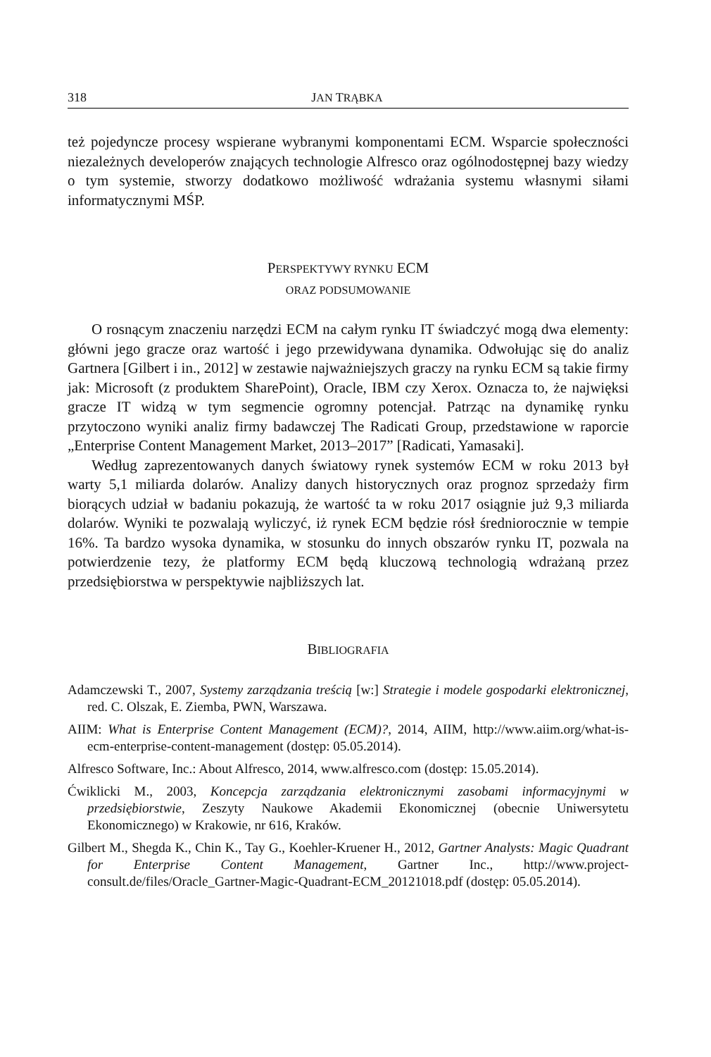318 JAN TRĄBKA
też pojedyncze procesy wspierane wybranymi komponentami ECM. Wsparcie społeczności niezależnych developerów znających technologie Alfresco oraz ogólnodostępnej bazy wiedzy o tym systemie, stworzy dodatkowo możliwość wdrażania systemu własnymi siłami informatycznymi MŚP.
PERSPEKTYWY RYNKU ECM
ORAZ PODSUMOWANIE
O rosnącym znaczeniu narzędzi ECM na całym rynku IT świadczyć mogą dwa elementy: główni jego gracze oraz wartość i jego przewidywana dynamika. Odwołując się do analiz Gartnera [Gilbert i in., 2012] w zestawie najważniejszych graczy na rynku ECM są takie firmy jak: Microsoft (z produktem SharePoint), Oracle, IBM czy Xerox. Oznacza to, że najwięksi gracze IT widzą w tym segmencie ogromny potencjał. Patrząc na dynamikę rynku przytoczono wyniki analiz firmy badawczej The Radicati Group, przedstawione w raporcie „Enterprise Content Management Market, 2013–2017” [Radicati, Yamasaki].
Według zaprezentowanych danych światowy rynek systemów ECM w roku 2013 był warty 5,1 miliarda dolarów. Analizy danych historycznych oraz prognoz sprzedaży firm biorących udział w badaniu pokazują, że wartość ta w roku 2017 osiągnie już 9,3 miliarda dolarów. Wyniki te pozwalają wyliczyć, iż rynek ECM będzie rósł średniorocznie w tempie 16%. Ta bardzo wysoka dynamika, w stosunku do innych obszarów rynku IT, pozwala na potwierdzenie tezy, że platformy ECM będą kluczową technologią wdrażaną przez przedsiębiorstwa w perspektywie najbliższych lat.
BIBLIOGRAFIA
Adamczewski T., 2007, Systemy zarządzania treścią [w:] Strategie i modele gospodarki elektronicznej, red. C. Olszak, E. Ziemba, PWN, Warszawa.
AIIM: What is Enterprise Content Management (ECM)?, 2014, AIIM, http://www.aiim.org/what-is-ecm-enterprise-content-management (dostęp: 05.05.2014).
Alfresco Software, Inc.: About Alfresco, 2014, www.alfresco.com (dostęp: 15.05.2014).
Ćwiklicki M., 2003, Koncepcja zarządzania elektronicznymi zasobami informacyjnymi w przedsiębiorstwie, Zeszyty Naukowe Akademii Ekonomicznej (obecnie Uniwersytetu Ekonomicznego) w Krakowie, nr 616, Kraków.
Gilbert M., Shegda K., Chin K., Tay G., Koehler-Kruener H., 2012, Gartner Analysts: Magic Quadrant for Enterprise Content Management, Gartner Inc., http://www.project-consult.de/files/Oracle_Gartner-Magic-Quadrant-ECM_20121018.pdf (dostęp: 05.05.2014).